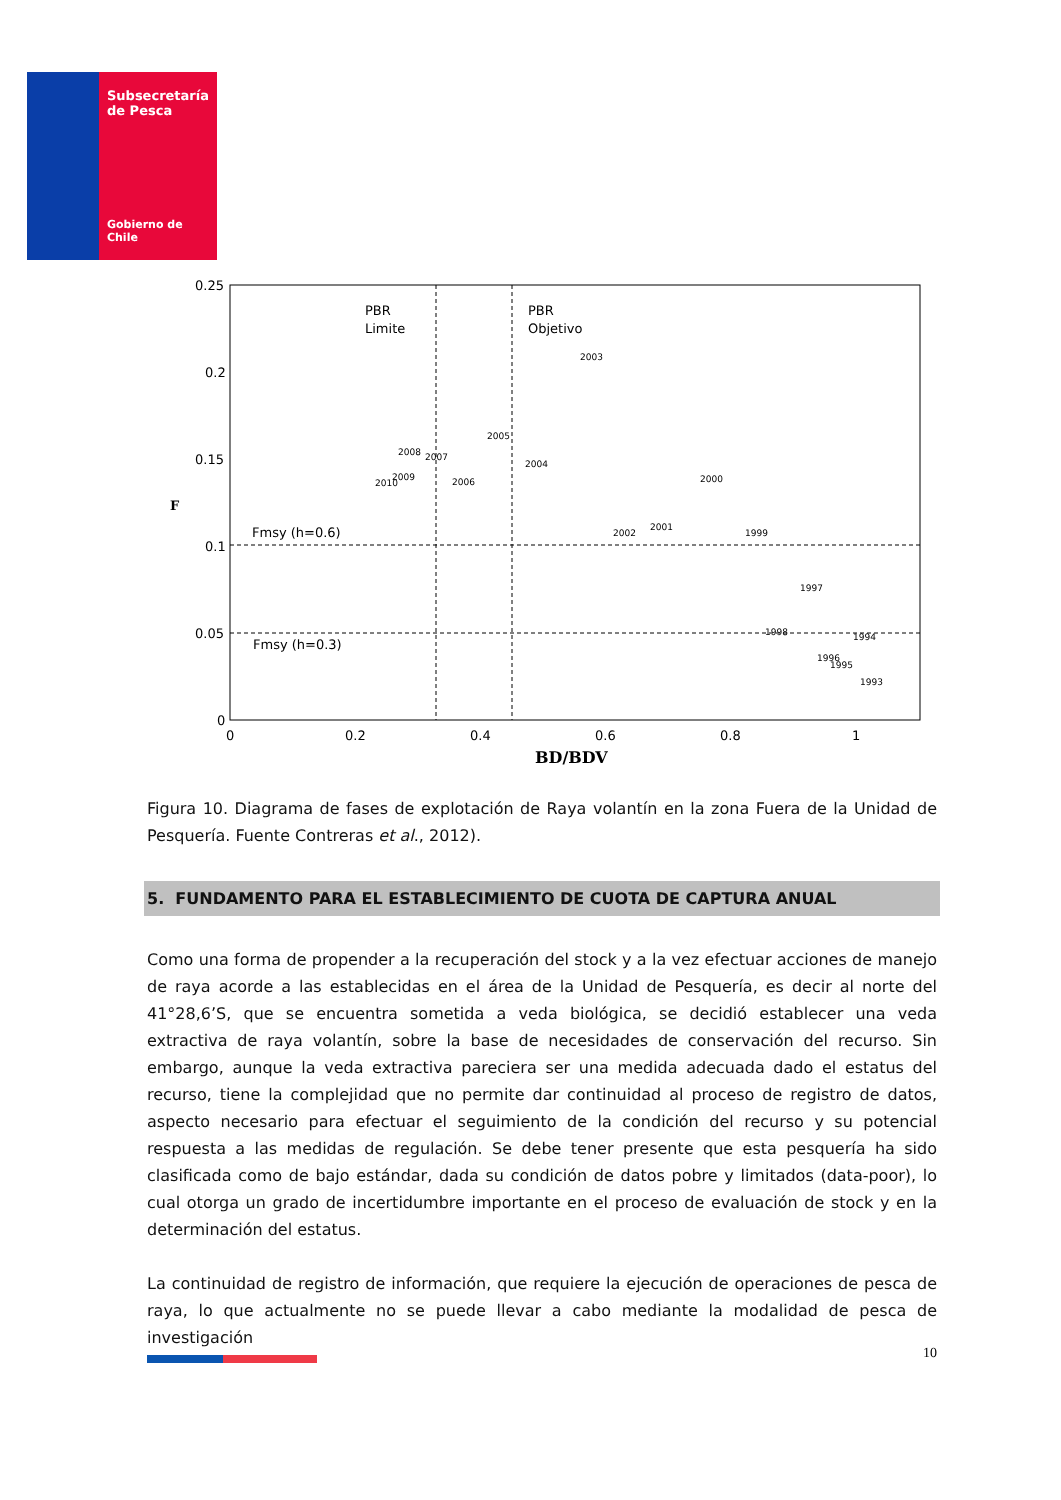Subsecretaría
de Pesca
Gobierno de Chile
0.25
0.2
0.15
0.1
0.05
0
0
0.2
0.4
0.6
0.8
1
BD/BDV
F
PBR
Limite
PBR
Objetivo
Fmsy (h=0.6)
Fmsy (h=0.3)
2003
2005
2008
2007
2004
2010
2009
2006
2000
2002
2001
1999
1997
1998
1994
1996
1995
1993
Figura 10. Diagrama de fases de explotación de Raya volantín en la zona Fuera de la Unidad de Pesquería. Fuente Contreras et al., 2012).
5. FUNDAMENTO PARA EL ESTABLECIMIENTO DE CUOTA DE CAPTURA ANUAL
Como una forma de propender a la recuperación del stock y a la vez efectuar acciones de manejo de raya acorde a las establecidas en el área de la Unidad de Pesquería, es decir al norte del 41°28,6’S, que se encuentra sometida a veda biológica, se decidió establecer una veda extractiva de raya volantín, sobre la base de necesidades de conservación del recurso. Sin embargo, aunque la veda extractiva pareciera ser una medida adecuada dado el estatus del recurso, tiene la complejidad que no permite dar continuidad al proceso de registro de datos, aspecto necesario para efectuar el seguimiento de la condición del recurso y su potencial respuesta a las medidas de regulación. Se debe tener presente que esta pesquería ha sido clasificada como de bajo estándar, dada su condición de datos pobre y limitados (data-poor), lo cual otorga un grado de incertidumbre importante en el proceso de evaluación de stock y en la determinación del estatus.
La continuidad de registro de información, que requiere la ejecución de operaciones de pesca de raya, lo que actualmente no se puede llevar a cabo mediante la modalidad de pesca de investigación
10